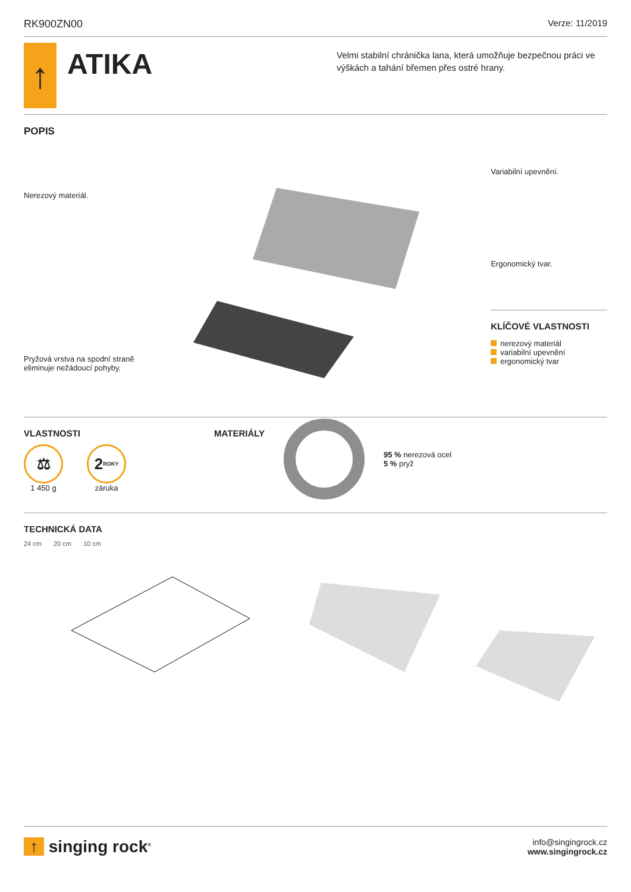RK900ZN00 Verze: 11/2019
↑
ATIKA
Velmi stabilní chránička lana, která umožňuje bezpečnou práci ve výškách a tahání břemen přes ostré hrany.
POPIS
Nerezový materiál.
Pryžová vrstva na spodní straně eliminuje nežádoucí pohyby.
Variabilní upevnění.
Ergonomický tvar.
KLÍČOVÉ VLASTNOSTI
nerezový materiál
variabilní upevnění
ergonomický tvar
VLASTNOSTI
⚖
1 450 g
2 ROKY
záruka
MATERIÁLY
95 % nerezová ocel
5 % pryž
TECHNICKÁ DATA
24 cm 20 cm 10 cm
↑ singing rock<sup>®</sup>
info@singingrock.cz
www.singingrock.cz